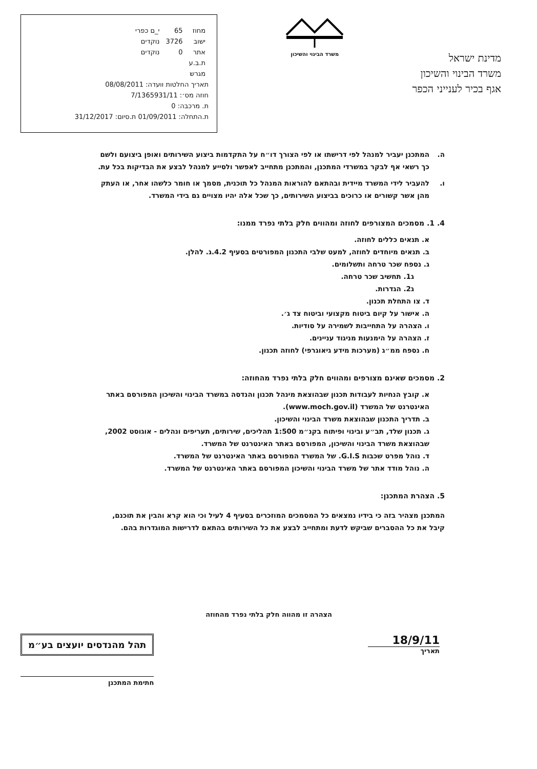מדינת ישראל
משרד הבינוי והשיכון
אגף בכיר לענייני הכפר
משרד הבינוי והשיכון
| מחוז | 65 | י_ם כפרי |
| ישוב | 3726 | נוקדים |
| אתר | 0 | נוקדים |
| ת.ב.ע | | |
| מגרש | | |
תאריך החלטות וועדה: 08/08/2011
חוזה מס׳: 7/1365931/11
ת. מרכבה: 0
ת.התחלה: 01/09/2011 ת.סיום: 31/12/2017
ה. המתכנן יעביר למנהל לפי דרישתו או לפי הצורך דו״ח על התקדמות ביצוע השירותים ואופן ביצועם ולשם כך רשאי אף לבקר במשרדי המתכנן, והמתכנן מתחייב לאפשר ולסייע למנהל לבצע את הבדיקות בכל עת.
ו. להעביר לידי המשרד מיידית ובהתאם להוראות המנהל כל תוכנית, מסמך או חומר כלשהו אחר, או העתק מהן אשר קשורים או כרוכים בביצוע השירותים, כך שכל אלה יהיו מצויים גם בידי המשרד.
4. 1. מסמכים המצורפים לחוזה ומהווים חלק בלתי נפרד ממנו:
א. תנאים כללים לחוזה.
ב. תנאים מיוחדים לחוזה, למעט שלבי התכנון המפורטים בסעיף 4.2.ג. להלן.
ג. נספח שכר טרחה ותשלומים.
ג1. תחשיב שכר טרחה.
ג2. הגדרות.
ד. צו התחלת תכנון.
ה. אישור על קיום ביטוח מקצועי וביטוח צד ג׳.
ו. הצהרה על התחייבות לשמירה על סודיות.
ז. הצהרה על הימנעות מניגוד עניינים.
ח. נספח ממ״ג (מערכות מידע גיאוגרפי) לחוזה תכנון.
2. מסמכים שאינם מצורפים ומהווים חלק בלתי נפרד מהחוזה:
א. קובץ הנחיות לעבודות תכנון שבהוצאת מינהל תכנון והנדסה במשרד הבינוי והשיכון המפורסם באתר האינטרנט של המשרד (www.moch.gov.il).
ב. תדריך התכנון שבהוצאת משרד הבינוי והשיכון.
ג. תכנון שלד, תב״ע ובינוי ופיתוח בקנ״מ 1:500 תהליכים, שירותים, תעריפים ונהלים - אוגוסט 2002, שבהוצאת משרד הבינוי והשיכון, המפורסם באתר האינטרנט של המשרד.
ד. נוהל מפרט שכבות G.I.S. של המשרד המפורסם באתר האינטרנט של המשרד.
ה. נוהל מודד אתר של משרד הבינוי והשיכון המפורסם באתר האינטרנט של המשרד.
5. הצהרת המתכנן:
המתכנן מצהיר בזה כי בידיו נמצאים כל המסמכים המוזכרים בסעיף 4 לעיל וכי הוא קרא והבין את תוכנם, קיבל את כל ההסברים שביקש לדעת ומתחייב לבצע את כל השירותים בהתאם לדרישות המוגדרות בהם.
הצהרה זו מהווה חלק בלתי נפרד מהחוזה
18/9/11
תאריך
תהל מהנדסים יועצים בע״מ
חתימת המתכנן